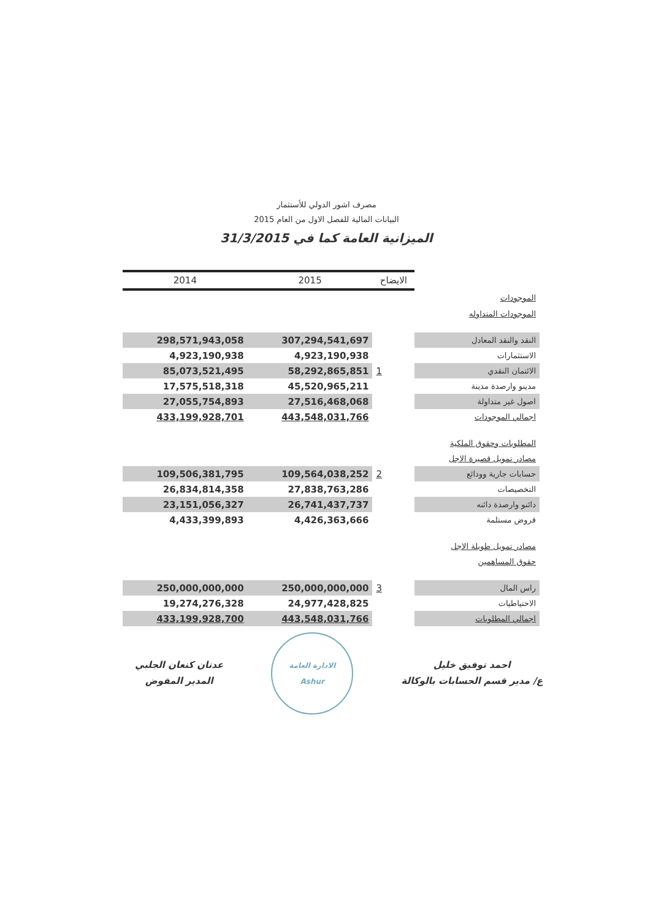مصرف اشور الدولي للأستثمار
البيانات المالية للفصل الاول من العام 2015
الميزانية العامة كما في 31/3/2015
| 2014 | 2015 | الايضاح | |
| --- | --- | --- | --- |
| | | | الموجودات |
| | | | الموجودات المتداوله |
| 298,571,943,058 | 307,294,541,697 | | النقد والنقد المعادل |
| 4,923,190,938 | 4,923,190,938 | | الاستثمارات |
| 85,073,521,495 | 58,292,865,851 | 1 | الائتمان النقدي |
| 17,575,518,318 | 45,520,965,211 | | مدينو وارصدة مدينة |
| 27,055,754,893 | 27,516,468,068 | | اصول غير متداولة |
| 433,199,928,701 | 443,548,031,766 | | اجمالي الموجودات |
| | | | المطلوبات وحقوق الملكية |
| | | | مصادر تمويل قصيرة الاجل |
| 109,506,381,795 | 109,564,038,252 | 2 | حسابات جارية وودائع |
| 26,834,814,358 | 27,838,763,286 | | التخصيصات |
| 23,151,056,327 | 26,741,437,737 | | دائنو وارصدة دائنه |
| 4,433,399,893 | 4,426,363,666 | | قروض مستلمة |
| | | | مصادر تمويل طويلة الاجل |
| | | | حقوق المساهمين |
| 250,000,000,000 | 250,000,000,000 | 3 | راس المال |
| 19,274,276,328 | 24,977,428,825 | | الاحتياطيات |
| 433,199,928,700 | 443,548,031,766 | | اجمالي المطلوبات |
عدنان كنعان الجلبي
المدير المفوض
الادارة العامة
Ashur
احمد توفيق خليل
ع/ مدير قسم الحسابات بالوكالة